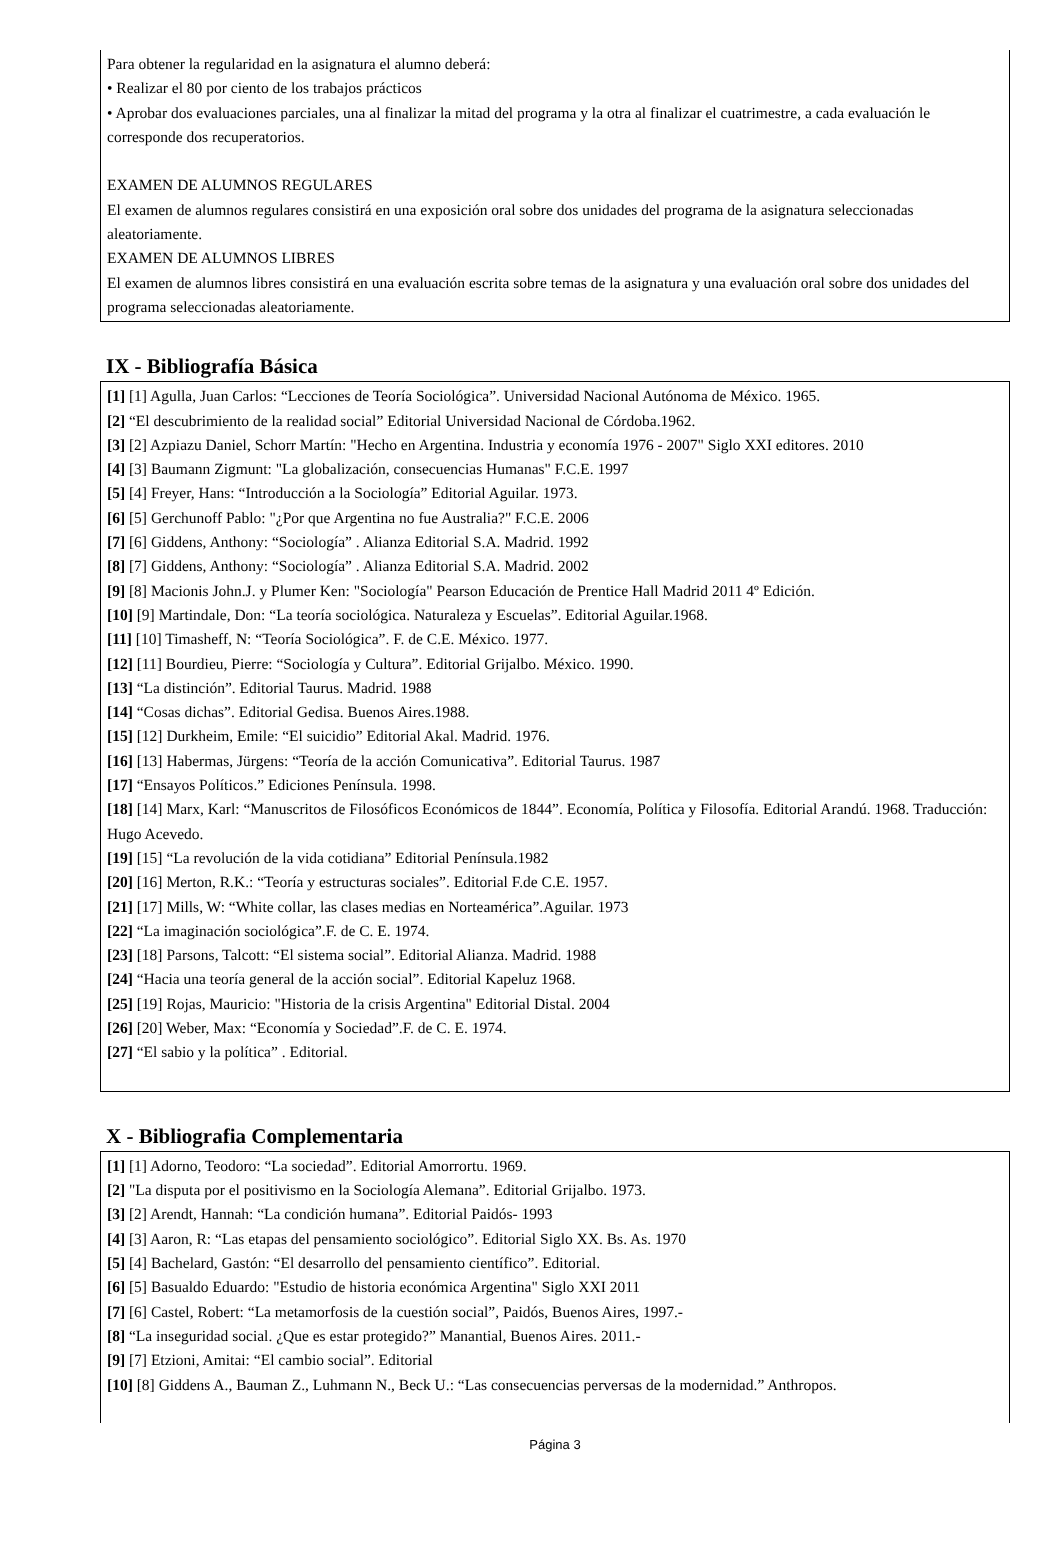Para obtener la regularidad en la asignatura el alumno deberá:
• Realizar el 80 por ciento de los trabajos prácticos
• Aprobar dos evaluaciones parciales, una al finalizar la mitad del programa y la otra al finalizar el cuatrimestre, a cada evaluación le corresponde dos recuperatorios.
EXAMEN DE ALUMNOS REGULARES
El examen de alumnos regulares consistirá en una exposición oral sobre dos unidades del programa de la asignatura seleccionadas aleatoriamente.
EXAMEN DE ALUMNOS LIBRES
El examen de alumnos libres consistirá en una evaluación escrita sobre temas de la asignatura y una evaluación oral sobre dos unidades del programa seleccionadas aleatoriamente.
IX - Bibliografía Básica
[1] [1] Agulla, Juan Carlos: “Lecciones de Teoría Sociológica”. Universidad Nacional Autónoma de México. 1965.
[2] “El descubrimiento de la realidad social” Editorial Universidad Nacional de Córdoba.1962.
[3] [2] Azpiazu Daniel, Schorr Martín: "Hecho en Argentina. Industria y economía 1976 - 2007" Siglo XXI editores. 2010
[4] [3] Baumann Zigmunt: "La globalización, consecuencias Humanas" F.C.E. 1997
[5] [4] Freyer, Hans: “Introducción a la Sociología” Editorial Aguilar. 1973.
[6] [5] Gerchunoff Pablo: "¿Por que Argentina no fue Australia?" F.C.E. 2006
[7] [6] Giddens, Anthony: “Sociología” . Alianza Editorial S.A. Madrid. 1992
[8] [7] Giddens, Anthony: “Sociología” . Alianza Editorial S.A. Madrid. 2002
[9] [8] Macionis John.J. y Plumer Ken: "Sociología" Pearson Educación de Prentice Hall Madrid 2011 4º Edición.
[10] [9] Martindale, Don: “La teoría sociológica. Naturaleza y Escuelas”. Editorial Aguilar.1968.
[11] [10] Timasheff, N: “Teoría Sociológica”. F. de C.E. México. 1977.
[12] [11] Bourdieu, Pierre: “Sociología y Cultura”. Editorial Grijalbo. México. 1990.
[13] “La distinción”. Editorial Taurus. Madrid. 1988
[14] “Cosas dichas”. Editorial Gedisa. Buenos Aires.1988.
[15] [12] Durkheim, Emile: “El suicidio” Editorial Akal. Madrid. 1976.
[16] [13] Habermas, Jürgens: “Teoría de la acción Comunicativa”. Editorial Taurus. 1987
[17] “Ensayos Políticos.” Ediciones Península. 1998.
[18] [14] Marx, Karl: “Manuscritos de Filosóficos Económicos de 1844”. Economía, Política y Filosofía. Editorial Arandú. 1968. Traducción: Hugo Acevedo.
[19] [15] “La revolución de la vida cotidiana” Editorial Península.1982
[20] [16] Merton, R.K.: “Teoría y estructuras sociales”. Editorial F.de C.E. 1957.
[21] [17] Mills, W: “White collar, las clases medias en Norteamérica”.Aguilar. 1973
[22] “La imaginación sociológica”.F. de C. E. 1974.
[23] [18] Parsons, Talcott: “El sistema social”. Editorial Alianza. Madrid. 1988
[24] “Hacia una teoría general de la acción social”. Editorial Kapeluz 1968.
[25] [19] Rojas, Mauricio: "Historia de la crisis Argentina" Editorial Distal. 2004
[26] [20] Weber, Max: “Economía y Sociedad”.F. de C. E. 1974.
[27] “El sabio y la política” . Editorial.
X - Bibliografia Complementaria
[1] [1] Adorno, Teodoro: “La sociedad”. Editorial Amorrortu. 1969.
[2] "La disputa por el positivismo en la Sociología Alemana”. Editorial Grijalbo. 1973.
[3] [2] Arendt, Hannah: “La condición humana”. Editorial Paidós- 1993
[4] [3] Aaron, R: “Las etapas del pensamiento sociológico”. Editorial Siglo XX. Bs. As. 1970
[5] [4] Bachelard, Gastón: “El desarrollo del pensamiento científico”. Editorial.
[6] [5] Basualdo Eduardo: "Estudio de historia económica Argentina" Siglo XXI 2011
[7] [6] Castel, Robert: “La metamorfosis de la cuestión social”, Paidós, Buenos Aires, 1997.-
[8] “La inseguridad social. ¿Que es estar protegido?” Manantial, Buenos Aires. 2011.-
[9] [7] Etzioni, Amitai: “El cambio social”. Editorial
[10] [8] Giddens A., Bauman Z., Luhmann N., Beck U.: “Las consecuencias perversas de la modernidad.” Anthropos.
Página 3